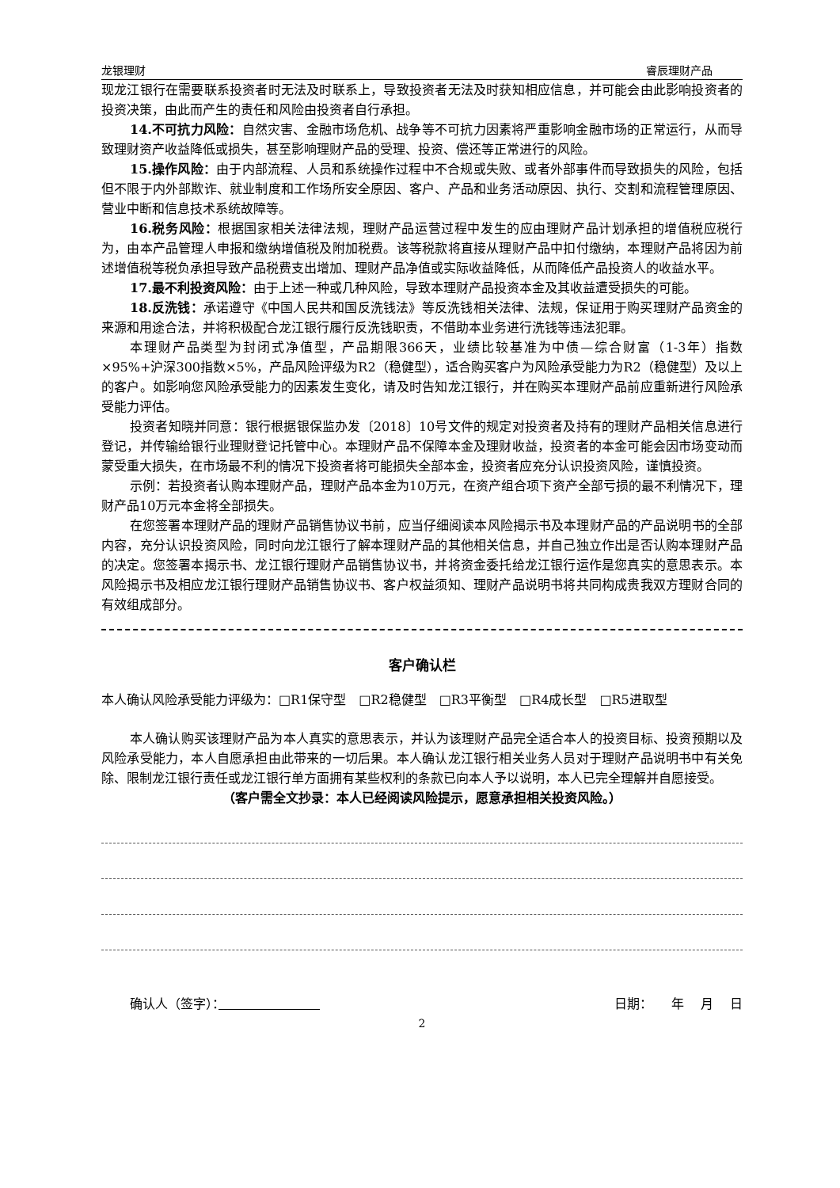龙银理财 睿辰理财产品
现龙江银行在需要联系投资者时无法及时联系上，导致投资者无法及时获知相应信息，并可能会由此影响投资者的投资决策，由此而产生的责任和风险由投资者自行承担。
14.不可抗力风险：自然灾害、金融市场危机、战争等不可抗力因素将严重影响金融市场的正常运行，从而导致理财资产收益降低或损失，甚至影响理财产品的受理、投资、偿还等正常进行的风险。
15.操作风险：由于内部流程、人员和系统操作过程中不合规或失败、或者外部事件而导致损失的风险，包括但不限于内外部欺诈、就业制度和工作场所安全原因、客户、产品和业务活动原因、执行、交割和流程管理原因、营业中断和信息技术系统故障等。
16.税务风险：根据国家相关法律法规，理财产品运营过程中发生的应由理财产品计划承担的增值税应税行为，由本产品管理人申报和缴纳增值税及附加税费。该等税款将直接从理财产品中扣付缴纳，本理财产品将因为前述增值税等税负承担导致产品税费支出增加、理财产品净值或实际收益降低，从而降低产品投资人的收益水平。
17.最不利投资风险：由于上述一种或几种风险，导致本理财产品投资本金及其收益遭受损失的可能。
18.反洗钱：承诺遵守《中国人民共和国反洗钱法》等反洗钱相关法律、法规，保证用于购买理财产品资金的来源和用途合法，并将积极配合龙江银行履行反洗钱职责，不借助本业务进行洗钱等违法犯罪。
本理财产品类型为封闭式净值型，产品期限366天，业绩比较基准为中债—综合财富（1-3年）指数×95%+沪深300指数×5%，产品风险评级为R2（稳健型），适合购买客户为风险承受能力为R2（稳健型）及以上的客户。如影响您风险承受能力的因素发生变化，请及时告知龙江银行，并在购买本理财产品前应重新进行风险承受能力评估。
投资者知晓并同意：银行根据银保监办发〔2018〕10号文件的规定对投资者及持有的理财产品相关信息进行登记，并传输给银行业理财登记托管中心。本理财产品不保障本金及理财收益，投资者的本金可能会因市场变动而蒙受重大损失，在市场最不利的情况下投资者将可能损失全部本金，投资者应充分认识投资风险，谨慎投资。
示例：若投资者认购本理财产品，理财产品本金为10万元，在资产组合项下资产全部亏损的最不利情况下，理财产品10万元本金将全部损失。
在您签署本理财产品的理财产品销售协议书前，应当仔细阅读本风险揭示书及本理财产品的产品说明书的全部内容，充分认识投资风险，同时向龙江银行了解本理财产品的其他相关信息，并自己独立作出是否认购本理财产品的决定。您签署本揭示书、龙江银行理财产品销售协议书，并将资金委托给龙江银行运作是您真实的意思表示。本风险揭示书及相应龙江银行理财产品销售协议书、客户权益须知、理财产品说明书将共同构成贵我双方理财合同的有效组成部分。
客户确认栏
本人确认风险承受能力评级为：□R1保守型　□R2稳健型　□R3平衡型　□R4成长型　□R5进取型
本人确认购买该理财产品为本人真实的意思表示，并认为该理财产品完全适合本人的投资目标、投资预期以及风险承受能力，本人自愿承担由此带来的一切后果。本人确认龙江银行相关业务人员对于理财产品说明书中有关免除、限制龙江银行责任或龙江银行单方面拥有某些权利的条款已向本人予以说明，本人已完全理解并自愿接受。
（客户需全文抄录：本人已经阅读风险提示，愿意承担相关投资风险。）
确认人（签字）：　　　　　　　　日期：　　年　 月　 日
2